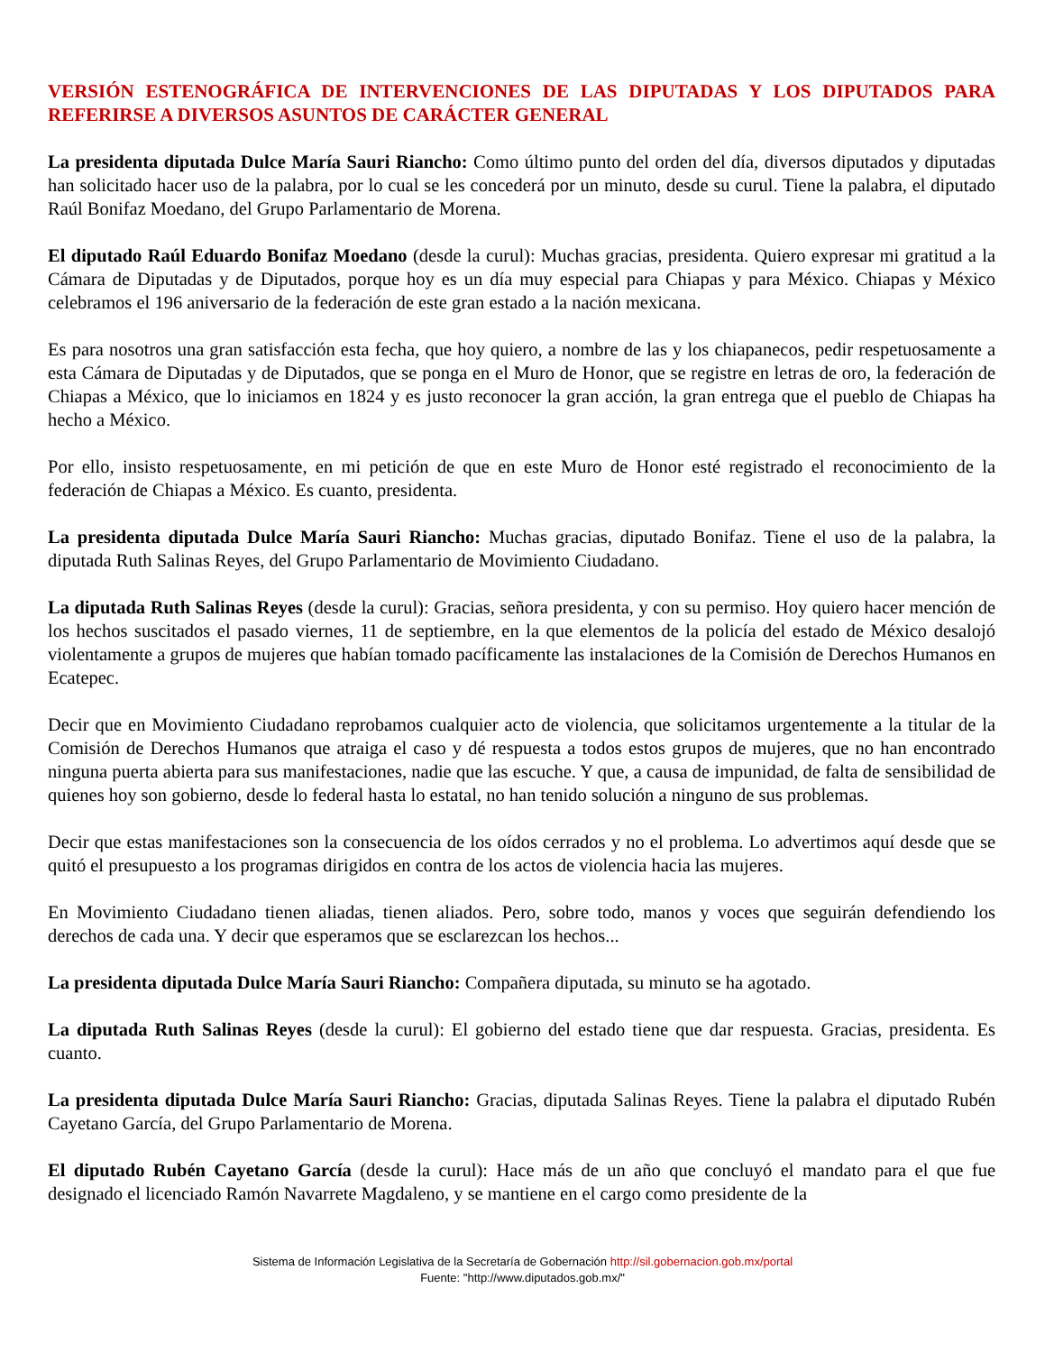VERSIÓN ESTENOGRÁFICA DE INTERVENCIONES DE LAS DIPUTADAS Y LOS DIPUTADOS PARA REFERIRSE A DIVERSOS ASUNTOS DE CARÁCTER GENERAL
La presidenta diputada Dulce María Sauri Riancho: Como último punto del orden del día, diversos diputados y diputadas han solicitado hacer uso de la palabra, por lo cual se les concederá por un minuto, desde su curul. Tiene la palabra, el diputado Raúl Bonifaz Moedano, del Grupo Parlamentario de Morena.
El diputado Raúl Eduardo Bonifaz Moedano (desde la curul): Muchas gracias, presidenta. Quiero expresar mi gratitud a la Cámara de Diputadas y de Diputados, porque hoy es un día muy especial para Chiapas y para México. Chiapas y México celebramos el 196 aniversario de la federación de este gran estado a la nación mexicana.
Es para nosotros una gran satisfacción esta fecha, que hoy quiero, a nombre de las y los chiapanecos, pedir respetuosamente a esta Cámara de Diputadas y de Diputados, que se ponga en el Muro de Honor, que se registre en letras de oro, la federación de Chiapas a México, que lo iniciamos en 1824 y es justo reconocer la gran acción, la gran entrega que el pueblo de Chiapas ha hecho a México.
Por ello, insisto respetuosamente, en mi petición de que en este Muro de Honor esté registrado el reconocimiento de la federación de Chiapas a México. Es cuanto, presidenta.
La presidenta diputada Dulce María Sauri Riancho: Muchas gracias, diputado Bonifaz. Tiene el uso de la palabra, la diputada Ruth Salinas Reyes, del Grupo Parlamentario de Movimiento Ciudadano.
La diputada Ruth Salinas Reyes (desde la curul): Gracias, señora presidenta, y con su permiso. Hoy quiero hacer mención de los hechos suscitados el pasado viernes, 11 de septiembre, en la que elementos de la policía del estado de México desalojó violentamente a grupos de mujeres que habían tomado pacíficamente las instalaciones de la Comisión de Derechos Humanos en Ecatepec.
Decir que en Movimiento Ciudadano reprobamos cualquier acto de violencia, que solicitamos urgentemente a la titular de la Comisión de Derechos Humanos que atraiga el caso y dé respuesta a todos estos grupos de mujeres, que no han encontrado ninguna puerta abierta para sus manifestaciones, nadie que las escuche. Y que, a causa de impunidad, de falta de sensibilidad de quienes hoy son gobierno, desde lo federal hasta lo estatal, no han tenido solución a ninguno de sus problemas.
Decir que estas manifestaciones son la consecuencia de los oídos cerrados y no el problema. Lo advertimos aquí desde que se quitó el presupuesto a los programas dirigidos en contra de los actos de violencia hacia las mujeres.
En Movimiento Ciudadano tienen aliadas, tienen aliados. Pero, sobre todo, manos y voces que seguirán defendiendo los derechos de cada una. Y decir que esperamos que se esclarezcan los hechos...
La presidenta diputada Dulce María Sauri Riancho: Compañera diputada, su minuto se ha agotado.
La diputada Ruth Salinas Reyes (desde la curul): El gobierno del estado tiene que dar respuesta. Gracias, presidenta. Es cuanto.
La presidenta diputada Dulce María Sauri Riancho: Gracias, diputada Salinas Reyes. Tiene la palabra el diputado Rubén Cayetano García, del Grupo Parlamentario de Morena.
El diputado Rubén Cayetano García (desde la curul): Hace más de un año que concluyó el mandato para el que fue designado el licenciado Ramón Navarrete Magdaleno, y se mantiene en el cargo como presidente de la
Sistema de Información Legislativa de la Secretaría de Gobernación http://sil.gobernacion.gob.mx/portal
Fuente: "http://www.diputados.gob.mx/"